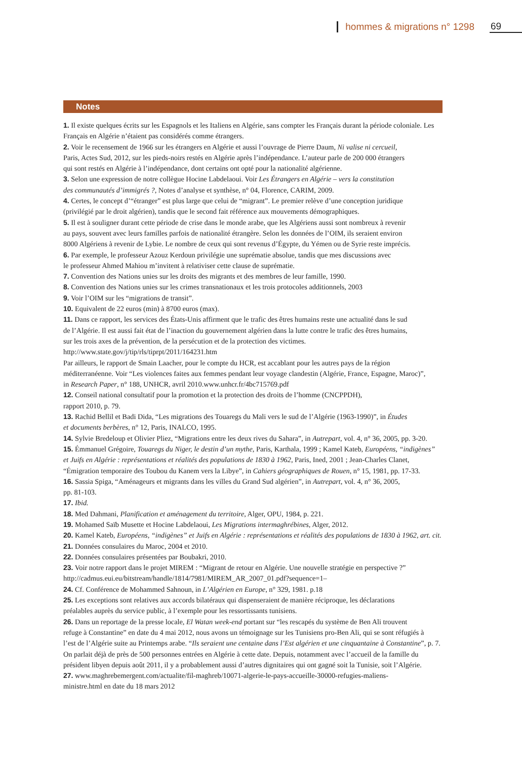hommes & migrations n° 1298 69
Notes
1. Il existe quelques écrits sur les Espagnols et les Italiens en Algérie, sans compter les Français durant la période coloniale. Les Français en Algérie n’étaient pas considérés comme étrangers.
2. Voir le recensement de 1966 sur les étrangers en Algérie et aussi l’ouvrage de Pierre Daum, Ni valise ni cercueil,
Paris, Actes Sud, 2012, sur les pieds-noirs restés en Algérie après l’indépendance. L’auteur parle de 200 000 étrangers
qui sont restés en Algérie à l’indépendance, dont certains ont opté pour la nationalité algérienne.
3. Selon une expression de notre collègue Hocine Labdelaoui. Voir Les Étrangers en Algérie – vers la constitution
des communautés d’immigrés ?, Notes d’analyse et synthèse, n° 04, Florence, CARIM, 2009.
4. Certes, le concept d’“étranger” est plus large que celui de “migrant”. Le premier relève d’une conception juridique
(privilégié par le droit algérien), tandis que le second fait référence aux mouvements démographiques.
5. Il est à souligner durant cette période de crise dans le monde arabe, que les Algériens aussi sont nombreux à revenir
au pays, souvent avec leurs familles parfois de nationalité étrangère. Selon les données de l’OIM, ils seraient environ
8000 Algériens à revenir de Lybie. Le nombre de ceux qui sont revenus d’Égypte, du Yémen ou de Syrie reste imprécis.
6. Par exemple, le professeur Azouz Kerdoun privilégie une suprématie absolue, tandis que mes discussions avec
le professeur Ahmed Mahiou m’invitent à relativiser cette clause de suprématie.
7. Convention des Nations unies sur les droits des migrants et des membres de leur famille, 1990.
8. Convention des Nations unies sur les crimes transnationaux et les trois protocoles additionnels, 2003
9. Voir l’OIM sur les “migrations de transit”.
10. Equivalent de 22 euros (min) à 8700 euros (max).
11. Dans ce rapport, les services des États-Unis affirment que le trafic des êtres humains reste une actualité dans le sud
de l’Algérie. Il est aussi fait état de l’inaction du gouvernement algérien dans la lutte contre le trafic des êtres humains,
sur les trois axes de la prévention, de la persécution et de la protection des victimes.
http://www.state.gov/j/tip/rls/tiprpt/2011/164231.htm
Par ailleurs, le rapport de Smain Laacher, pour le compte du HCR, est accablant pour les autres pays de la région
méditerranéenne. Voir “Les violences faites aux femmes pendant leur voyage clandestin (Algérie, France, Espagne, Maroc)”,
in Research Paper, n° 188, UNHCR, avril 2010.www.unhcr.fr/4bc715769.pdf
12. Conseil national consultatif pour la promotion et la protection des droits de l’homme (CNCPPDH),
rapport 2010, p. 79.
13. Rachid Bellil et Badi Dida, “Les migrations des Touaregs du Mali vers le sud de l’Algérie (1963-1990)”, in Études
et documents berbères, n° 12, Paris, INALCO, 1995.
14. Sylvie Bredeloup et Olivier Pliez, “Migrations entre les deux rives du Sahara”, in Autrepart, vol. 4, n° 36, 2005, pp. 3-20.
15. Émmanuel Grégoire, Touaregs du Niger, le destin d’un mythe, Paris, Karthala, 1999 ; Kamel Kateb, Européens, “indigènes”
et Juifs en Algérie : représentations et réalités des populations de 1830 à 1962, Paris, Ined, 2001 ; Jean-Charles Clanet,
“Émigration temporaire des Toubou du Kanem vers la Libye”, in Cahiers géographiques de Rouen, n° 15, 1981, pp. 17-33.
16. Sassia Spiga, “Aménageurs et migrants dans les villes du Grand Sud algérien”, in Autrepart, vol. 4, n° 36, 2005,
pp. 81-103.
17. Ibid.
18. Med Dahmani, Planification et aménagement du territoire, Alger, OPU, 1984, p. 221.
19. Mohamed Saïb Musette et Hocine Labdelaoui, Les Migrations intermaghrébines, Alger, 2012.
20. Kamel Kateb, Européens, “indigènes” et Juifs en Algérie : représentations et réalités des populations de 1830 à 1962, art. cit.
21. Données consulaires du Maroc, 2004 et 2010.
22. Données consulaires présentées par Boubakri, 2010.
23. Voir notre rapport dans le projet MIREM : “Migrant de retour en Algérie. Une nouvelle stratégie en perspective ?”
http://cadmus.eui.eu/bitstream/handle/1814/7981/MIREM_AR_2007_01.pdf?sequence=1–
24. Cf. Conférence de Mohammed Sahnoun, in L’Algérien en Europe, n° 329, 1981. p.18
25. Les exceptions sont relatives aux accords bilatéraux qui dispenseraient de manière réciproque, les déclarations
préalables auprès du service public, à l’exemple pour les ressortissants tunisiens.
26. Dans un reportage de la presse locale, El Watan week-end portant sur “les rescapés du système de Ben Ali trouvent
refuge à Constantine” en date du 4 mai 2012, nous avons un témoignage sur les Tunisiens pro-Ben Ali, qui se sont réfugiés à
l’est de l’Algérie suite au Printemps arabe. “Ils seraient une centaine dans l’Est algérien et une cinquantaine à Constantine”, p. 7.
On parlait déjà de près de 500 personnes entrées en Algérie à cette date. Depuis, notamment avec l’accueil de la famille du
président libyen depuis août 2011, il y a probablement aussi d’autres dignitaires qui ont gagné soit la Tunisie, soit l’Algérie.
27. www.maghrebemergent.com/actualite/fil-maghreb/10071-algerie-le-pays-accueille-30000-refugies-maliens-
ministre.html en date du 18 mars 2012